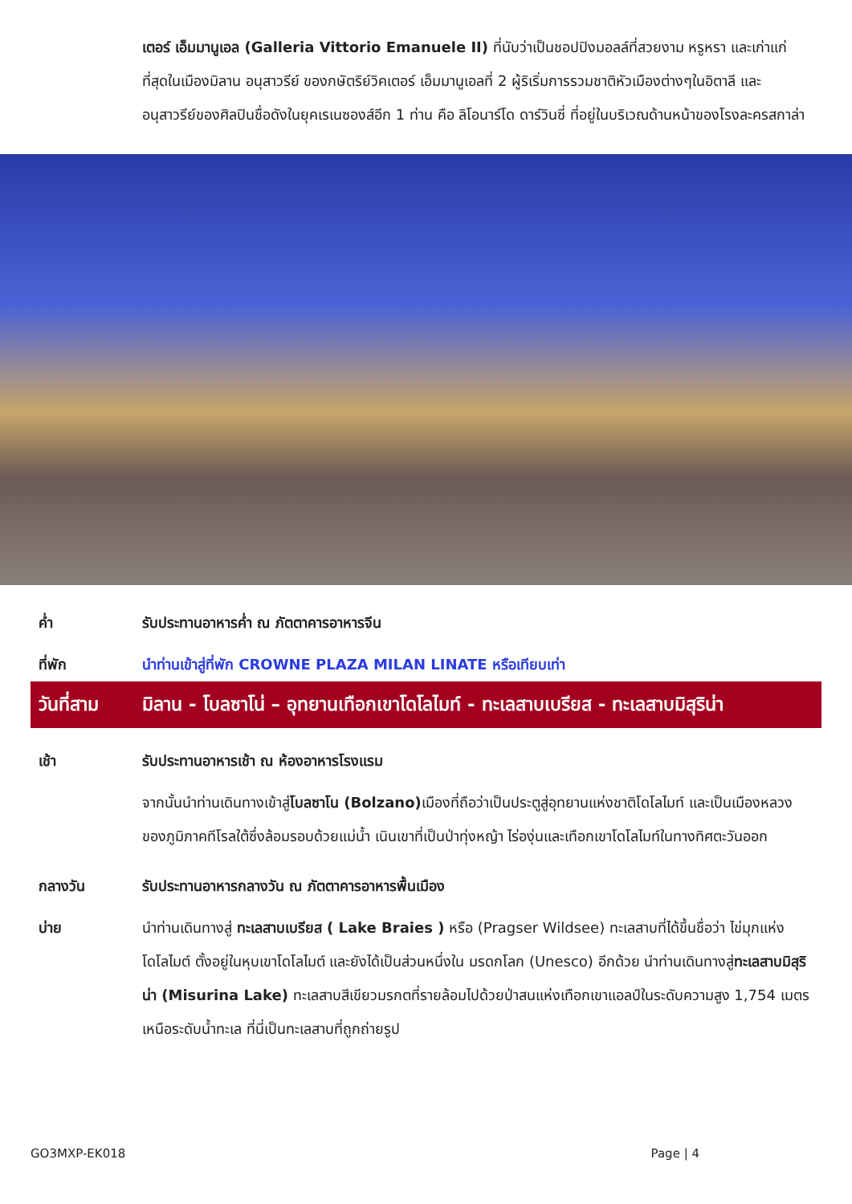เตอร์ เอ็มมานูเอล (Galleria Vittorio Emanuele II) ที่นับว่าเป็นชอปปิงมอลล์ที่สวยงาม หรูหรา และเก่าแก่ที่สุดในเมืองมิลาน อนุสาวรีย์ ของกษัตริย์วิคเตอร์ เอ็มมานูเอลที่ 2 ผู้ริเริ่มการรวมชาติหัวเมืองต่างๆในอิตาลี และอนุสาวรีย์ของศิลปินชื่อดังในยุคเรเนซองส์อีก 1 ท่าน คือ ลิโอนาร์โด ดาร์วินซี่ ที่อยู่ในบริเวณด้านหน้าของโรงละครสกาล่า
ค่ำ รับประทานอาหารค่ำ ณ ภัตตาคารอาหารจีน
ที่พัก นำท่านเข้าสู่ที่พัก CROWNE PLAZA MILAN LINATE หรือเทียบเท่า
วันที่สาม มิลาน - โบลซาโน่ – อุทยานเทือกเขาโดโลไมท์ - ทะเลสาบเบรียส - ทะเลสาบมิสุริน่า
เช้า รับประทานอาหารเช้า ณ ห้องอาหารโรงแรม
จากนั้นนำท่านเดินทางเข้าสู่โบลซาโน (Bolzano) เมืองที่ถือว่าเป็นประตูสู่อุทยานแห่งชาติโดโลไมท์ และเป็นเมืองหลวงของภูมิภาคทีโรลใต้ซึ่งล้อมรอบด้วยแม่น้ำ เนินเขาที่เป็นป่าทุ่งหญ้า ไร่องุ่นและเทือกเขาโดโลไมท์ในทางทิศตะวันออก
กลางวัน รับประทานอาหารกลางวัน ณ ภัตตาคารอาหารพื้นเมือง
บ่าย นำท่านเดินทางสู่ ทะเลสาบเบรียส ( Lake Braies ) หรือ (Pragser Wildsee) ทะเลสาบที่ได้ขึ้นชื่อว่า ไข่มุกแห่งโดโลไมต์ ตั้งอยู่ในหุบเขาโดโลไมต์ และยังได้เป็นส่วนหนึ่งใน มรดกโลก (Unesco) อีกด้วย นำท่านเดินทางสู่ทะเลสาบมิสุริน่า (Misurina Lake) ทะเลสาบสีเขียวมรกตที่รายล้อมไปด้วยป่าสนแห่งเทือกเขาแอลป์ในระดับความสูง 1,754 เมตรเหนือระดับน้ำทะเล ที่นี่เป็นทะเลสาบที่ถูกถ่ายรูป
GO3MXP-EK018 Page | 4